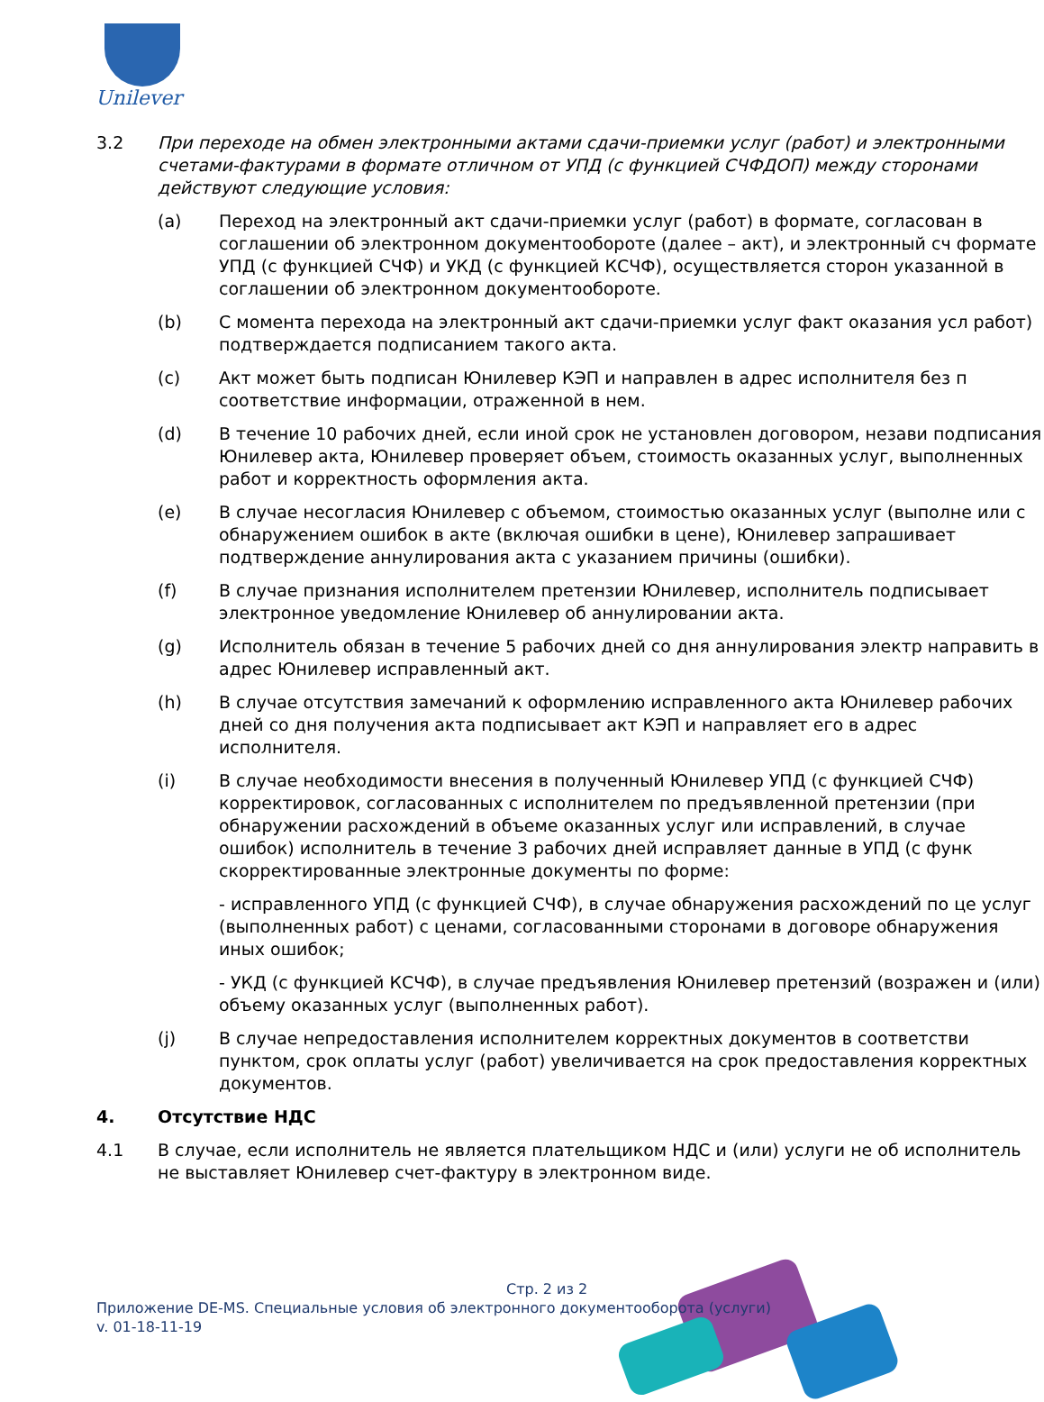Unilever
3.2 При переходе на обмен электронными актами сдачи-приемки услуг (работ) и электронными счетами-фактурами в формате отличном от УПД (с функцией СЧФДОП) между сторонами действуют следующие условия:
(a) Переход на электронный акт сдачи-приемки услуг (работ) в формате, согласован в соглашении об электронном документообороте (далее – акт), и электронный сч формате УПД (с функцией СЧФ) и УКД (с функцией КСЧФ), осуществляется сторон указанной в соглашении об электронном документообороте.
(b) С момента перехода на электронный акт сдачи-приемки услуг факт оказания усл работ) подтверждается подписанием такого акта.
(c) Акт может быть подписан Юнилевер КЭП и направлен в адрес исполнителя без п соответствие информации, отраженной в нем.
(d) В течение 10 рабочих дней, если иной срок не установлен договором, незави подписания Юнилевер акта, Юнилевер проверяет объем, стоимость оказанных услуг, выполненных работ и корректность оформления акта.
(e) В случае несогласия Юнилевер с объемом, стоимостью оказанных услуг (выполне или с обнаружением ошибок в акте (включая ошибки в цене), Юнилевер запрашивает подтверждение аннулирования акта с указанием причины (ошибки).
(f) В случае признания исполнителем претензии Юнилевер, исполнитель подписывает электронное уведомление Юнилевер об аннулировании акта.
(g) Исполнитель обязан в течение 5 рабочих дней со дня аннулирования электр направить в адрес Юнилевер исправленный акт.
(h) В случае отсутствия замечаний к оформлению исправленного акта Юнилевер рабочих дней со дня получения акта подписывает акт КЭП и направляет его в адрес исполнителя.
(i) В случае необходимости внесения в полученный Юнилевер УПД (с функцией СЧФ) корректировок, согласованных с исполнителем по предъявленной претензии (при обнаружении расхождений в объеме оказанных услуг или исправлений, в случае ошибок) исполнитель в течение 3 рабочих дней исправляет данные в УПД (с функ скорректированные электронные документы по форме:
- исправленного УПД (с функцией СЧФ), в случае обнаружения расхождений по це услуг (выполненных работ) с ценами, согласованными сторонами в договоре обнаружения иных ошибок;
- УКД (с функцией КСЧФ), в случае предъявления Юнилевер претензий (возражен и (или) объему оказанных услуг (выполненных работ).
(j) В случае непредоставления исполнителем корректных документов в соответстви пунктом, срок оплаты услуг (работ) увеличивается на срок предоставления корректных документов.
4. Отсутствие НДС
4.1 В случае, если исполнитель не является плательщиком НДС и (или) услуги не об исполнитель не выставляет Юнилевер счет-фактуру в электронном виде.
Стр. 2 из 2
Приложение DE-MS. Специальные условия об электронного документооборота (услуги)
v. 01-18-11-19